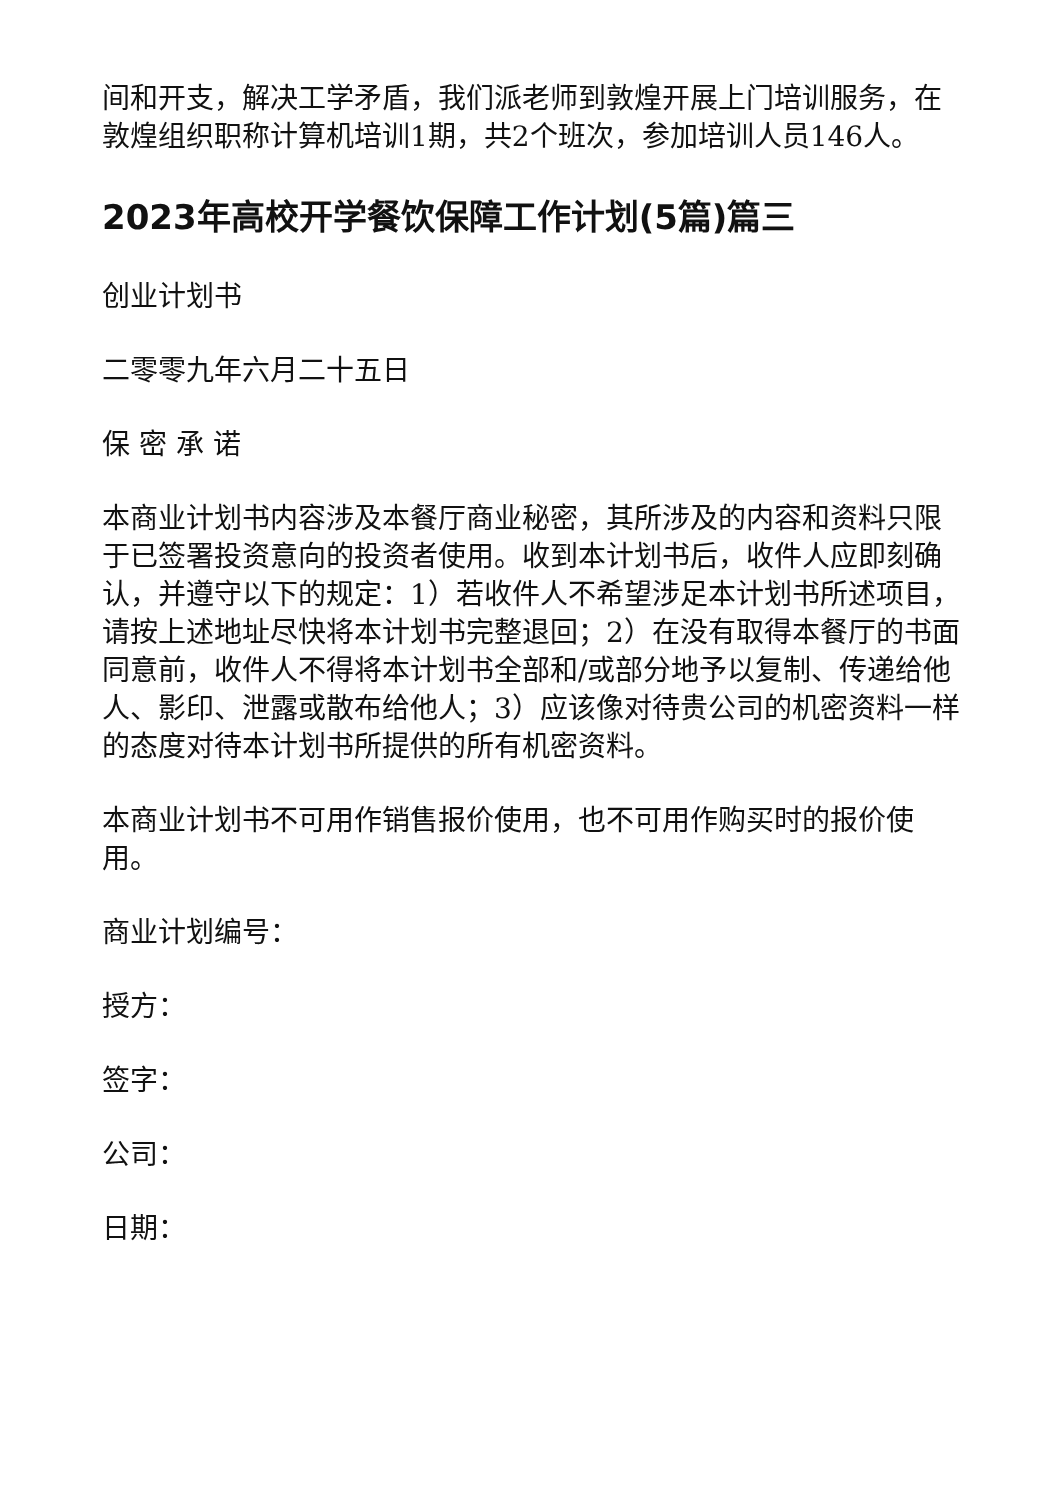间和开支，解决工学矛盾，我们派老师到敦煌开展上门培训服务，在敦煌组织职称计算机培训1期，共2个班次，参加培训人员146人。
2023年高校开学餐饮保障工作计划(5篇)篇三
创业计划书
二零零九年六月二十五日
保 密 承 诺
本商业计划书内容涉及本餐厅商业秘密，其所涉及的内容和资料只限于已签署投资意向的投资者使用。收到本计划书后，收件人应即刻确认，并遵守以下的规定：1）若收件人不希望涉足本计划书所述项目，请按上述地址尽快将本计划书完整退回；2）在没有取得本餐厅的书面同意前，收件人不得将本计划书全部和/或部分地予以复制、传递给他人、影印、泄露或散布给他人；3）应该像对待贵公司的机密资料一样的态度对待本计划书所提供的所有机密资料。
本商业计划书不可用作销售报价使用，也不可用作购买时的报价使用。
商业计划编号：
授方：
签字：
公司：
日期：